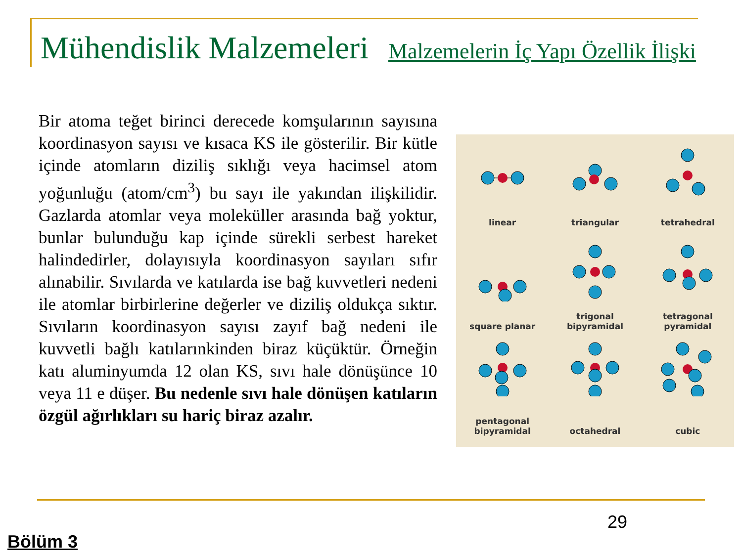Mühendislik Malzemeleri Malzemelerin İç Yapı Özellik İlişki
Bir atoma teğet birinci derecede komşularının sayısına koordinasyon sayısı ve kısaca KS ile gösterilir. Bir kütle içinde atomların diziliş sıklığı veya hacimsel atom yoğunluğu (atom/cm<sup>3</sup>) bu sayı ile yakından ilişkilidir. Gazlarda atomlar veya moleküller arasında bağ yoktur, bunlar bulunduğu kap içinde sürekli serbest hareket halindedirler, dolayısıyla koordinasyon sayıları sıfır alınabilir. Sıvılarda ve katılarda ise bağ kuvvetleri nedeni ile atomlar birbirlerine değerler ve diziliş oldukça sıktır. Sıvıların koordinasyon sayısı zayıf bağ nedeni ile kuvvetli bağlı katılarınkinden biraz küçüktür. Örneğin katı aluminyumda 12 olan KS, sıvı hale dönüşünce 10 veya 11 e düşer. Bu nedenle sıvı hale dönüşen katıların özgül ağırlıkları su hariç biraz azalır.
linear
triangular
tetrahedral
square planar
trigonal
bipyramidal
tetragonal
pyramidal
pentagonal
bipyramidal
octahedral
cubic
29
Bölüm 3